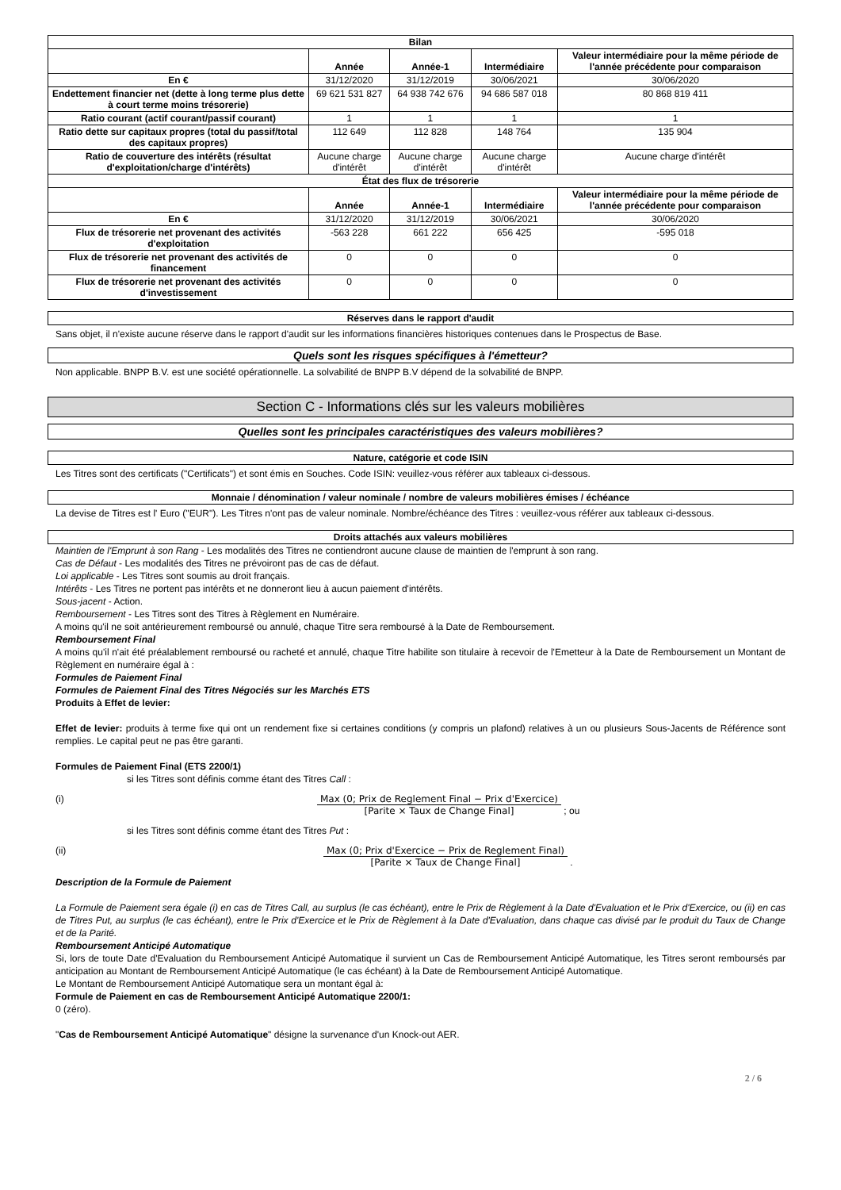| Bilan | | | | |
| | Année | Année-1 | Intermédiaire | Valeur intermédiaire pour la même période de l'année précédente pour comparaison |
| En € | 31/12/2020 | 31/12/2019 | 30/06/2021 | 30/06/2020 |
| Endettement financier net (dette à long terme plus dette à court terme moins trésorerie) | 69 621 531 827 | 64 938 742 676 | 94 686 587 018 | 80 868 819 411 |
| Ratio courant (actif courant/passif courant) | 1 | 1 | 1 | 1 |
| Ratio dette sur capitaux propres (total du passif/total des capitaux propres) | 112 649 | 112 828 | 148 764 | 135 904 |
| Ratio de couverture des intérêts (résultat d'exploitation/charge d'intérêts) | Aucune charge d'intérêt | Aucune charge d'intérêt | Aucune charge d'intérêt | Aucune charge d'intérêt |
| État des flux de trésorerie | | | | |
| | Année | Année-1 | Intermédiaire | Valeur intermédiaire pour la même période de l'année précédente pour comparaison |
| En € | 31/12/2020 | 31/12/2019 | 30/06/2021 | 30/06/2020 |
| Flux de trésorerie net provenant des activités d'exploitation | -563 228 | 661 222 | 656 425 | -595 018 |
| Flux de trésorerie net provenant des activités de financement | 0 | 0 | 0 | 0 |
| Flux de trésorerie net provenant des activités d'investissement | 0 | 0 | 0 | 0 |
Réserves dans le rapport d'audit
Sans objet, il n'existe aucune réserve dans le rapport d'audit sur les informations financières historiques contenues dans le Prospectus de Base.
Quels sont les risques spécifiques à l'émetteur?
Non applicable. BNPP B.V. est une société opérationnelle. La solvabilité de BNPP B.V dépend de la solvabilité de BNPP.
Section C - Informations clés sur les valeurs mobilières
Quelles sont les principales caractéristiques des valeurs mobilières?
Nature, catégorie et code ISIN
Les Titres sont des certificats ("Certificats") et sont émis en Souches. Code ISIN: veuillez-vous référer aux tableaux ci-dessous.
Monnaie / dénomination / valeur nominale / nombre de valeurs mobilières émises / échéance
La devise de Titres est l' Euro ("EUR"). Les Titres n'ont pas de valeur nominale. Nombre/échéance des Titres : veuillez-vous référer aux tableaux ci-dessous.
Droits attachés aux valeurs mobilières
Maintien de l'Emprunt à son Rang - Les modalités des Titres ne contiendront aucune clause de maintien de l'emprunt à son rang.
Cas de Défaut - Les modalités des Titres ne prévoiront pas de cas de défaut.
Loi applicable - Les Titres sont soumis au droit français.
Intérêts - Les Titres ne portent pas intérêts et ne donneront lieu à aucun paiement d'intérêts.
Sous-jacent - Action.
Remboursement - Les Titres sont des Titres à Règlement en Numéraire.
A moins qu'il ne soit antérieurement remboursé ou annulé, chaque Titre sera remboursé à la Date de Remboursement.
Remboursement Final
A moins qu'il n'ait été préalablement remboursé ou racheté et annulé, chaque Titre habilite son titulaire à recevoir de l'Emetteur à la Date de Remboursement un Montant de Règlement en numéraire égal à :
Formules de Paiement Final
Formules de Paiement Final des Titres Négociés sur les Marchés ETS
Produits à Effet de levier:
Effet de levier: produits à terme fixe qui ont un rendement fixe si certaines conditions (y compris un plafond) relatives à un ou plusieurs Sous-Jacents de Référence sont remplies. Le capital peut ne pas être garanti.
Formules de Paiement Final (ETS 2200/1)
si les Titres sont définis comme étant des Titres Call :
(i) Max (0; Prix de Reglement Final − Prix d'Exercice) [Parite × Taux de Change Final]
; ou
si les Titres sont définis comme étant des Titres Put :
(ii) Max (0; Prix d'Exercice − Prix de Reglement Final) [Parite × Taux de Change Final]
.
Description de la Formule de Paiement
La Formule de Paiement sera égale (i) en cas de Titres Call, au surplus (le cas échéant), entre le Prix de Règlement à la Date d'Evaluation et le Prix d'Exercice, ou (ii) en cas de Titres Put, au surplus (le cas échéant), entre le Prix d'Exercice et le Prix de Règlement à la Date d'Evaluation, dans chaque cas divisé par le produit du Taux de Change et de la Parité.
Remboursement Anticipé Automatique
Si, lors de toute Date d'Evaluation du Remboursement Anticipé Automatique il survient un Cas de Remboursement Anticipé Automatique, les Titres seront remboursés par anticipation au Montant de Remboursement Anticipé Automatique (le cas échéant) à la Date de Remboursement Anticipé Automatique.
Le Montant de Remboursement Anticipé Automatique sera un montant égal à:
Formule de Paiement en cas de Remboursement Anticipé Automatique 2200/1:
0 (zéro).
"Cas de Remboursement Anticipé Automatique" désigne la survenance d'un Knock-out AER.
2 / 6